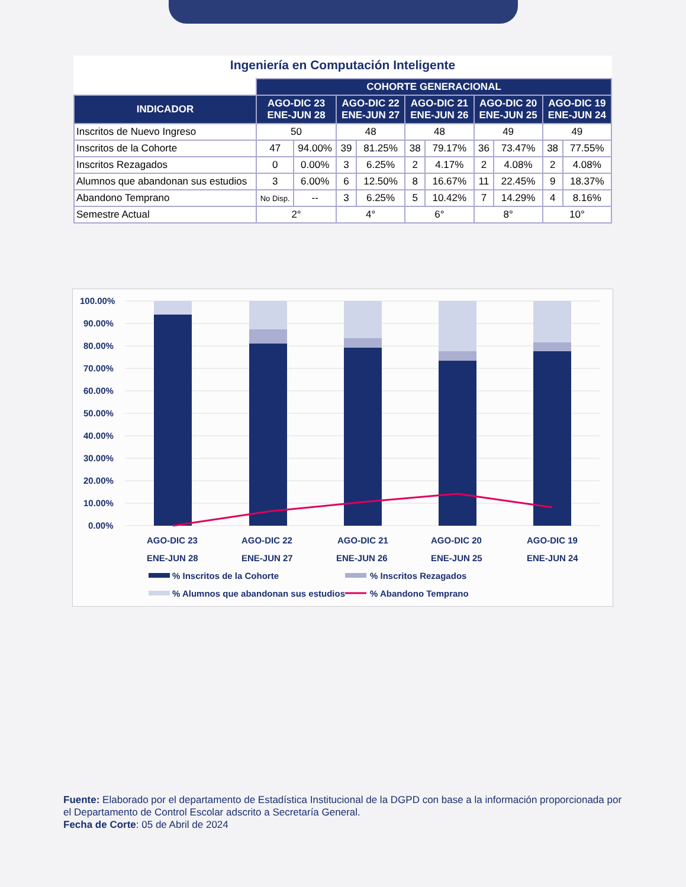Ingeniería en Computación Inteligente
| | COHORTE GENERACIONAL | | | | | | | | | |
| INDICADOR | AGO-DIC 23 ENE-JUN 28 | | AGO-DIC 22 ENE-JUN 27 | | AGO-DIC 21 ENE-JUN 26 | | AGO-DIC 20 ENE-JUN 25 | | AGO-DIC 19 ENE-JUN 24 | |
| Inscritos de Nuevo Ingreso | 50 | | 48 | | 48 | | 49 | | 49 | |
| Inscritos de la Cohorte | 47 | 94.00% | 39 | 81.25% | 38 | 79.17% | 36 | 73.47% | 38 | 77.55% |
| Inscritos Rezagados | 0 | 0.00% | 3 | 6.25% | 2 | 4.17% | 2 | 4.08% | 2 | 4.08% |
| Alumnos que abandonan sus estudios | 3 | 6.00% | 6 | 12.50% | 8 | 16.67% | 11 | 22.45% | 9 | 18.37% |
| Abandono Temprano | No Disp. | -- | 3 | 6.25% | 5 | 10.42% | 7 | 14.29% | 4 | 8.16% |
| Semestre Actual | 2° | | 4° | | 6° | | 8° | | 10° | |
100.00%
90.00%
80.00%
70.00%
60.00%
50.00%
40.00%
30.00%
20.00%
10.00%
0.00%
AGO-DIC 23
ENE-JUN 28
AGO-DIC 22
ENE-JUN 27
AGO-DIC 21
ENE-JUN 26
AGO-DIC 20
ENE-JUN 25
AGO-DIC 19
ENE-JUN 24
% Inscritos de la Cohorte
% Inscritos Rezagados
% Alumnos que abandonan sus estudios
% Abandono Temprano
Fuente: Elaborado por el departamento de Estadística Institucional de la DGPD con base a la información proporcionada por el Departamento de Control Escolar adscrito a Secretaría General.
Fecha de Corte: 05 de Abril de 2024